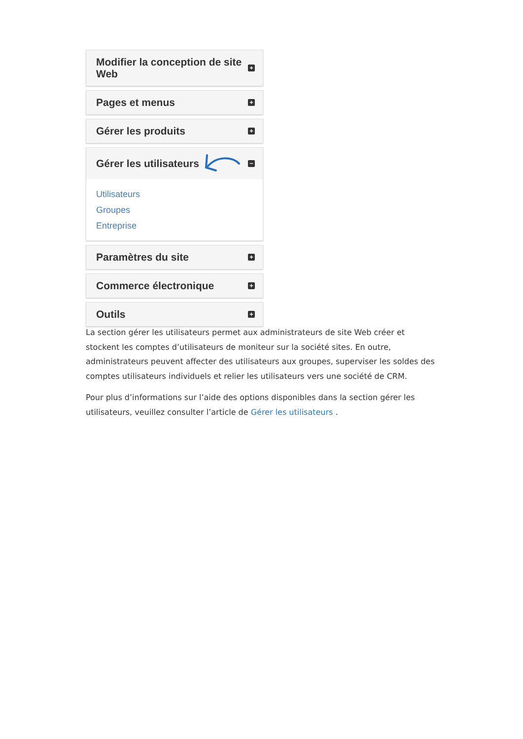Modifier la conception de site Web +
Pages et menus +
Gérer les produits +
Gérer les utilisateurs −
Utilisateurs
Groupes
Entreprise
Paramètres du site +
Commerce électronique +
Outils +
La section gérer les utilisateurs permet aux administrateurs de site Web créer et stockent les comptes d’utilisateurs de moniteur sur la société sites. En outre, administrateurs peuvent affecter des utilisateurs aux groupes, superviser les soldes des comptes utilisateurs individuels et relier les utilisateurs vers une société de CRM.
Pour plus d’informations sur l’aide des options disponibles dans la section gérer les utilisateurs, veuillez consulter l’article de Gérer les utilisateurs .